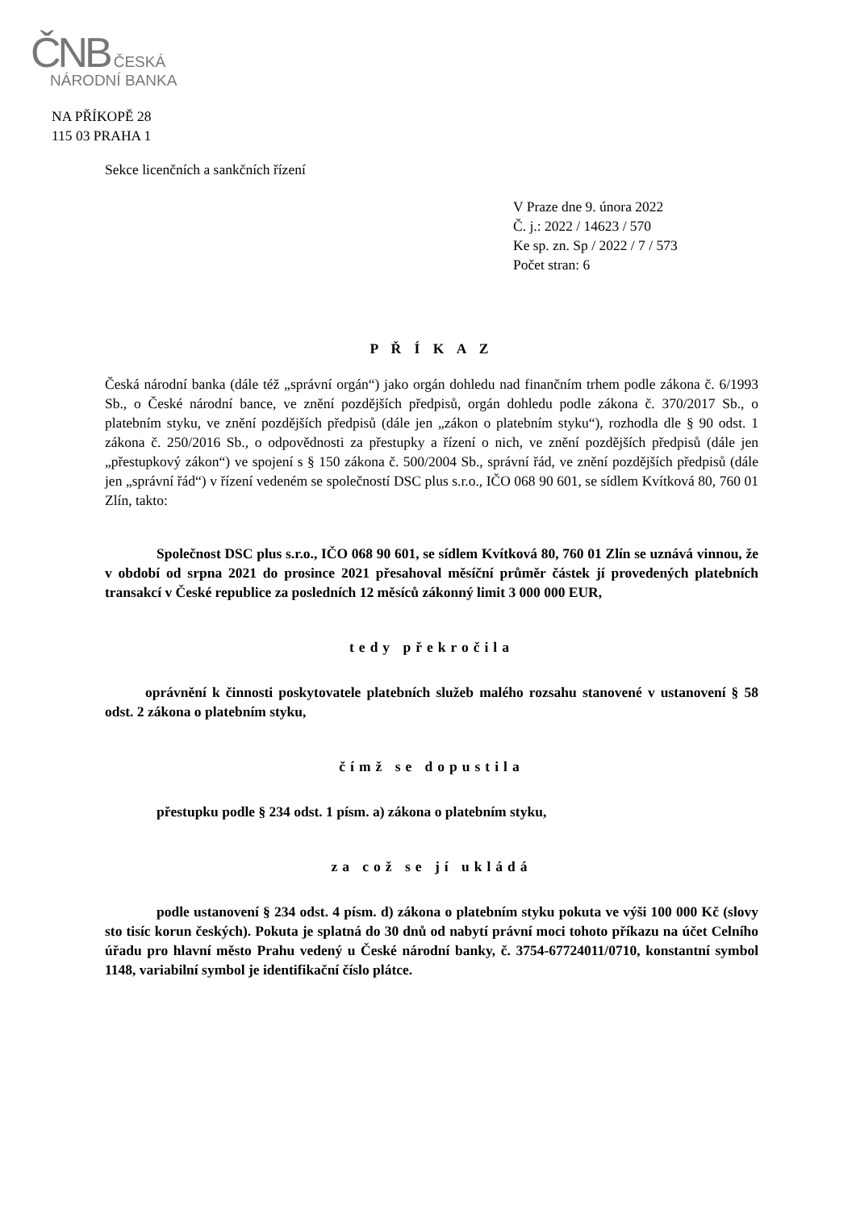ČNB ČESKÁ
NÁRODNÍ BANKA
NA PŘÍKOPĚ 28
115 03 PRAHA 1
Sekce licenčních a sankčních řízení
V Praze dne 9. února 2022
Č. j.: 2022 / 14623 / 570
Ke sp. zn. Sp / 2022 / 7 / 573
Počet stran: 6
P Ř Í K A Z
Česká národní banka (dále též „správní orgán“) jako orgán dohledu nad finančním trhem podle zákona č. 6/1993 Sb., o České národní bance, ve znění pozdějších předpisů, orgán dohledu podle zákona č. 370/2017 Sb., o platebním styku, ve znění pozdějších předpisů (dále jen „zákon o platebním styku“), rozhodla dle § 90 odst. 1 zákona č. 250/2016 Sb., o odpovědnosti za přestupky a řízení o nich, ve znění pozdějších předpisů (dále jen „přestupkový zákon“) ve spojení s § 150 zákona č. 500/2004 Sb., správní řád, ve znění pozdějších předpisů (dále jen „správní řád“) v řízení vedeném se společností DSC plus s.r.o., IČO 068 90 601, se sídlem Kvítková 80, 760 01 Zlín, takto:
Společnost DSC plus s.r.o., IČO 068 90 601, se sídlem Kvítková 80, 760 01 Zlín se uznává vinnou, že v období od srpna 2021 do prosince 2021 přesahoval měsíční průměr částek jí provedených platebních transakcí v České republice za posledních 12 měsíců zákonný limit 3 000 000 EUR,
tedy překročila
oprávnění k činnosti poskytovatele platebních služeb malého rozsahu stanovené v ustanovení § 58 odst. 2 zákona o platebním styku,
čímž se dopustila
přestupku podle § 234 odst. 1 písm. a) zákona o platebním styku,
za což se jí ukládá
podle ustanovení § 234 odst. 4 písm. d) zákona o platebním styku pokuta ve výši 100 000 Kč (slovy sto tisíc korun českých). Pokuta je splatná do 30 dnů od nabytí právní moci tohoto příkazu na účet Celního úřadu pro hlavní město Prahu vedený u České národní banky, č. 3754-67724011/0710, konstantní symbol 1148, variabilní symbol je identifikační číslo plátce.